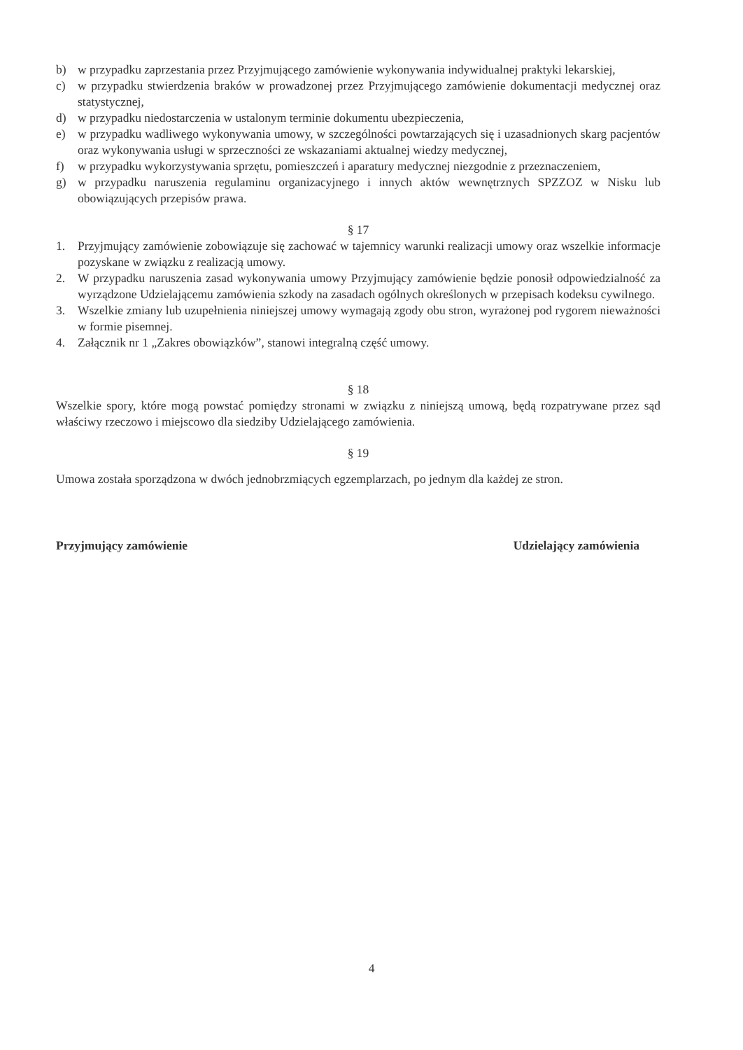b) w przypadku zaprzestania przez Przyjmującego zamówienie wykonywania indywidualnej praktyki lekarskiej,
c) w przypadku stwierdzenia braków w prowadzonej przez Przyjmującego zamówienie dokumentacji medycznej oraz statystycznej,
d) w przypadku niedostarczenia w ustalonym terminie dokumentu ubezpieczenia,
e) w przypadku wadliwego wykonywania umowy, w szczególności powtarzających się i uzasadnionych skarg pacjentów oraz wykonywania usługi w sprzeczności ze wskazaniami aktualnej wiedzy medycznej,
f) w przypadku wykorzystywania sprzętu, pomieszczeń i aparatury medycznej niezgodnie z przeznaczeniem,
g) w przypadku naruszenia regulaminu organizacyjnego i innych aktów wewnętrznych SPZZOZ w Nisku lub obowiązujących przepisów prawa.
§ 17
1. Przyjmujący zamówienie zobowiązuje się zachować w tajemnicy warunki realizacji umowy oraz wszelkie informacje pozyskane w związku z realizacją umowy.
2. W przypadku naruszenia zasad wykonywania umowy Przyjmujący zamówienie będzie ponosił odpowiedzialność za wyrządzone Udzielającemu zamówienia szkody na zasadach ogólnych określonych w przepisach kodeksu cywilnego.
3. Wszelkie zmiany lub uzupełnienia niniejszej umowy wymagają zgody obu stron, wyrażonej pod rygorem nieważności w formie pisemnej.
4. Załącznik nr 1 „Zakres obowiązków”, stanowi integralną część umowy.
§ 18
Wszelkie spory, które mogą powstać pomiędzy stronami w związku z niniejszą umową, będą rozpatrywane przez sąd właściwy rzeczowo i miejscowo dla siedziby Udzielającego zamówienia.
§ 19
Umowa została sporządzona w dwóch jednobrzmiących egzemplarzach, po jednym dla każdej ze stron.
Przyjmujący zamówienie Udzielający zamówienia
4